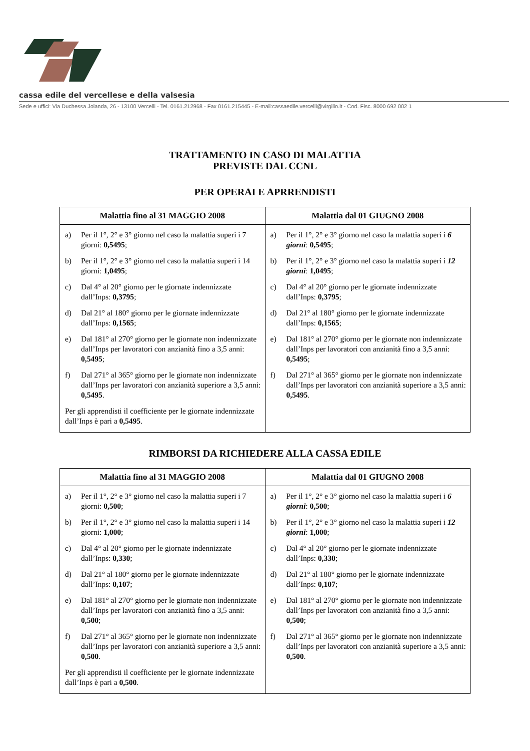cassa edile del vercellese e della valsesia
Sede e uffici: Via Duchessa Jolanda, 26 - 13100 Vercelli - Tel. 0161.212968 - Fax 0161.215445 - E-mail:cassaedile.vercelli@virgilio.it - Cod. Fisc. 8000 692 002 1
TRATTAMENTO IN CASO DI MALATTIA
PREVISTE DAL CCNL
PER OPERAI E APRRENDISTI
| Malattia fino al 31 MAGGIO 2008 | Malattia dal 01 GIUGNO 2008 |
| --- | --- |
| a) Per il 1°, 2° e 3° giorno nel caso la malattia superi i 7 giorni: 0,5495 ; b) Per il 1°, 2° e 3° giorno nel caso la malattia superi i 14 giorni: 1,0495 ; c) Dal 4° al 20° giorno per le giornate indennizzate dall’Inps: 0,3795 ; d) Dal 21° al 180° giorno per le giornate indennizzate dall’Inps: 0,1565 ; e) Dal 181° al 270° giorno per le giornate non indennizzate dall’Inps per lavoratori con anzianità fino a 3,5 anni: 0,5495 ; f) Dal 271° al 365° giorno per le giornate non indennizzate dall’Inps per lavoratori con anzianità superiore a 3,5 anni: 0,5495 . Per gli apprendisti il coefficiente per le giornate indennizzate dall’Inps è pari a 0,5495 . | a) Per il 1°, 2° e 3° giorno nel caso la malattia superi i 6 giorni : 0,5495 ; b) Per il 1°, 2° e 3° giorno nel caso la malattia superi i 12 giorni : 1,0495 ; c) Dal 4° al 20° giorno per le giornate indennizzate dall’Inps: 0,3795 ; d) Dal 21° al 180° giorno per le giornate indennizzate dall’Inps: 0,1565 ; e) Dal 181° al 270° giorno per le giornate non indennizzate dall’Inps per lavoratori con anzianità fino a 3,5 anni: 0,5495 ; f) Dal 271° al 365° giorno per le giornate non indennizzate dall’Inps per lavoratori con anzianità superiore a 3,5 anni: 0,5495 . |
RIMBORSI DA RICHIEDERE ALLA CASSA EDILE
| Malattia fino al 31 MAGGIO 2008 | Malattia dal 01 GIUGNO 2008 |
| --- | --- |
| a) Per il 1°, 2° e 3° giorno nel caso la malattia superi i 7 giorni: 0,500 ; b) Per il 1°, 2° e 3° giorno nel caso la malattia superi i 14 giorni: 1,000 ; c) Dal 4° al 20° giorno per le giornate indennizzate dall’Inps: 0,330 ; d) Dal 21° al 180° giorno per le giornate indennizzate dall’Inps: 0,107 ; e) Dal 181° al 270° giorno per le giornate non indennizzate dall’Inps per lavoratori con anzianità fino a 3,5 anni: 0,500 ; f) Dal 271° al 365° giorno per le giornate non indennizzate dall’Inps per lavoratori con anzianità superiore a 3,5 anni: 0,500 . Per gli apprendisti il coefficiente per le giornate indennizzate dall’Inps è pari a 0,500 . | a) Per il 1°, 2° e 3° giorno nel caso la malattia superi i 6 giorni : 0,500 ; b) Per il 1°, 2° e 3° giorno nel caso la malattia superi i 12 giorni : 1,000 ; c) Dal 4° al 20° giorno per le giornate indennizzate dall’Inps: 0,330 ; d) Dal 21° al 180° giorno per le giornate indennizzate dall’Inps: 0,107 ; e) Dal 181° al 270° giorno per le giornate non indennizzate dall’Inps per lavoratori con anzianità fino a 3,5 anni: 0,500 ; f) Dal 271° al 365° giorno per le giornate non indennizzate dall’Inps per lavoratori con anzianità superiore a 3,5 anni: 0,500 . |